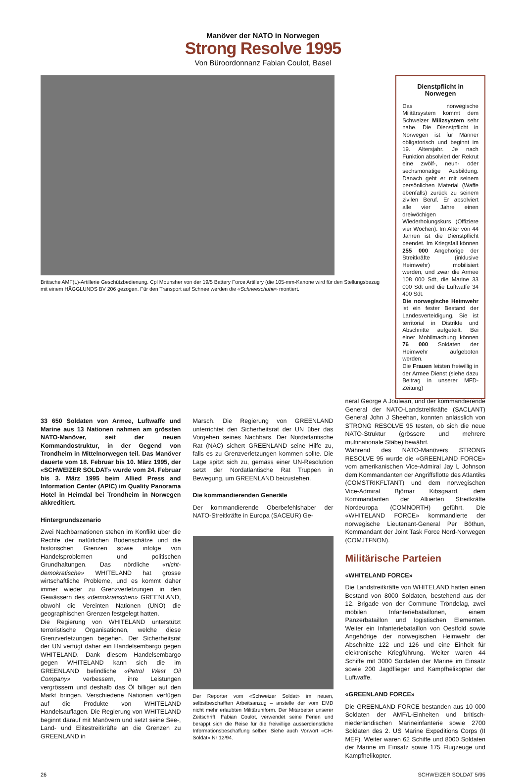Manöver der NATO in Norwegen
Strong Resolve 1995
Von Büroordonnanz Fabian Coulot, Basel
Britische AMF(L)-Artillerie Geschützbedienung. Cpl Mounsher von der 19/5 Battery Force Artillery (die 105-mm-Kanone wird für den Stellungsbezug mit einem HÄGGLUNDS BV 206 gezogen. Für den Transport auf Schnee werden die «Schneeschuhe» montiert.
Dienstpflicht in Norwegen
Das norwegische Militärsystem kommt dem Schweizer Milizsystem sehr nahe. Die Dienstpflicht in Norwegen ist für Männer obligatorisch und beginnt im 19. Altersjahr. Je nach Funktion absolviert der Rekrut eine zwölf-, neun- oder sechsmonatige Ausbildung. Danach geht er mit seinem persönlichen Material (Waffe ebenfalls) zurück zu seinem zivilen Beruf. Er absolviert alle vier Jahre einen dreiwöchigen Wiederholungskurs (Offiziere vier Wochen). Im Alter von 44 Jahren ist die Dienstpflicht beendet. Im Kriegsfall können 255 000 Angehörige der Streitkräfte (inklusive Heimwehr) mobilisiert werden, und zwar die Armee 108 000 Sdt, die Marine 33 000 Sdt und die Luftwaffe 34 400 Sdt.
Die norwegische Heimwehr ist ein fester Bestand der Landesverteidigung. Sie ist territorial in Distrikte und Abschnitte aufgeteilt. Bei einer Mobilmachung können 76 000 Soldaten der Heimwehr aufgeboten werden.
Die Frauen leisten freiwillig in der Armee Dienst (siehe dazu Beitrag in unserer MFD-Zeitung)
33 650 Soldaten von Armee, Luftwaffe und Marine aus 13 Nationen nahmen am grössten NATO-Manöver, seit der neuen Kommandostruktur, in der Gegend von Trondheim in Mittelnorwegen teil. Das Manöver dauerte vom 18. Februar bis 10. März 1995, der «SCHWEIZER SOLDAT» wurde vom 24. Februar bis 3. März 1995 beim Allied Press and Information Center (APIC) im Quality Panorama Hotel in Heimdal bei Trondheim in Norwegen akkreditiert.
Hintergrundszenario
Zwei Nachbarnationen stehen im Konflikt über die Rechte der natürlichen Bodenschätze und die historischen Grenzen sowie infolge von Handelsproblemen und politischen Grundhaltungen. Das nördliche «nicht-demokratische» WHITELAND hat grosse wirtschaftliche Probleme, und es kommt daher immer wieder zu Grenzverletzungen in den Gewässern des «demokratischen» GREENLAND, obwohl die Vereinten Nationen (UNO) die geographischen Grenzen festgelegt hatten.
Die Regierung von WHITELAND unterstützt terroristische Organisationen, welche diese Grenzverletzungen begehen. Der Sicherheitsrat der UN verfügt daher ein Handelsembargo gegen WHITELAND. Dank diesem Handelsembargo gegen WHITELAND kann sich die im GREENLAND befindliche «Petrol West Oil Company» verbessern, ihre Leistungen vergrössern und deshalb das Öl billiger auf den Markt bringen. Verschiedene Nationen verfügen auf die Produkte von WHITELAND Handelsauflagen. Die Regierung von WHITELAND beginnt darauf mit Manövern und setzt seine See-, Land- und Elitestreitkräfte an die Grenzen zu GREENLAND in
Marsch. Die Regierung von GREENLAND unterrichtet den Sicherheitsrat der UN über das Vorgehen seines Nachbars. Der Nordatlantische Rat (NAC) sichert GREENLAND seine Hilfe zu, falls es zu Grenzverletzungen kommen sollte. Die Lage spitzt sich zu, gemäss einer UN-Resolution setzt der Nordatlantische Rat Truppen in Bewegung, um GREENLAND beizustehen.
Die kommandierenden Generäle
Der kommandierende Oberbefehlshaber der NATO-Streitkräfte in Europa (SACEUR) Ge-
Der Reporter vom «Schweizer Soldat» im neuen, selbstbeschafften Arbeitsanzug – anstelle der vom EMD nicht mehr erlaubten Militäruniform. Der Mitarbeiter unserer Zeitschrift, Fabian Coulot, verwendet seine Ferien und berappt sich die Reise für die freiwillige ausserdienstliche Informationsbeschaffung selber. Siehe auch Vorwort «CH-Soldat» Nr 12/94.
neral George A Joulwan, und der kommandierende General der NATO-Landstreitkräfte (SACLANT) General John J Sheehan, konnten anlässlich von STRONG RESOLVE 95 testen, ob sich die neue NATO-Struktur (grössere und mehrere multinationale Stäbe) bewährt.
Während des NATO-Manövers STRONG RESOLVE 95 wurde die «GREENLAND FORCE» vom amerikanischen Vice-Admiral Jay L Johnson dem Kommandanten der Angriffsflotte des Atlantiks (COMSTRIKFLTANT) und dem norwegischen Vice-Admiral Björnar Kibsgaard, dem Kommandanten der Alliierten Streitkräfte Nordeuropa (COMNORTH) geführt. Die «WHITELAND FORCE» kommandierte der norwegische Lieutenant-General Per Böthun, Kommandant der Joint Task Force Nord-Norwegen (COMJTFNON).
Militärische Parteien
«WHITELAND FORCE»
Die Landstreitkräfte von WHITELAND hatten einen Bestand von 8000 Soldaten, bestehend aus der 12. Brigade von der Commune Tröndelag, zwei mobilen Infanteriebataillonen, einem Panzerbataillon und logistischen Elementen. Weiter ein Infanteriebataillon von Oestfold sowie Angehörige der norwegischen Heimwehr der Abschnitte 122 und 126 und eine Einheit für elektronische Kriegführung. Weiter waren 44 Schiffe mit 3000 Soldaten der Marine im Einsatz sowie 200 Jagdflieger und Kampfhelikopter der Luftwaffe.
«GREENLAND FORCE»
Die GREENLAND FORCE bestanden aus 10 000 Soldaten der AMF/L-Einheiten und britisch-niederländischen Marineinfanterie sowie 2700 Soldaten des 2. US Marine Expeditions Corps (II MEF). Weiter waren 62 Schiffe und 8000 Soldaten der Marine im Einsatz sowie 175 Flugzeuge und Kampfhelikopter.
26 SCHWEIZER SOLDAT 5/95